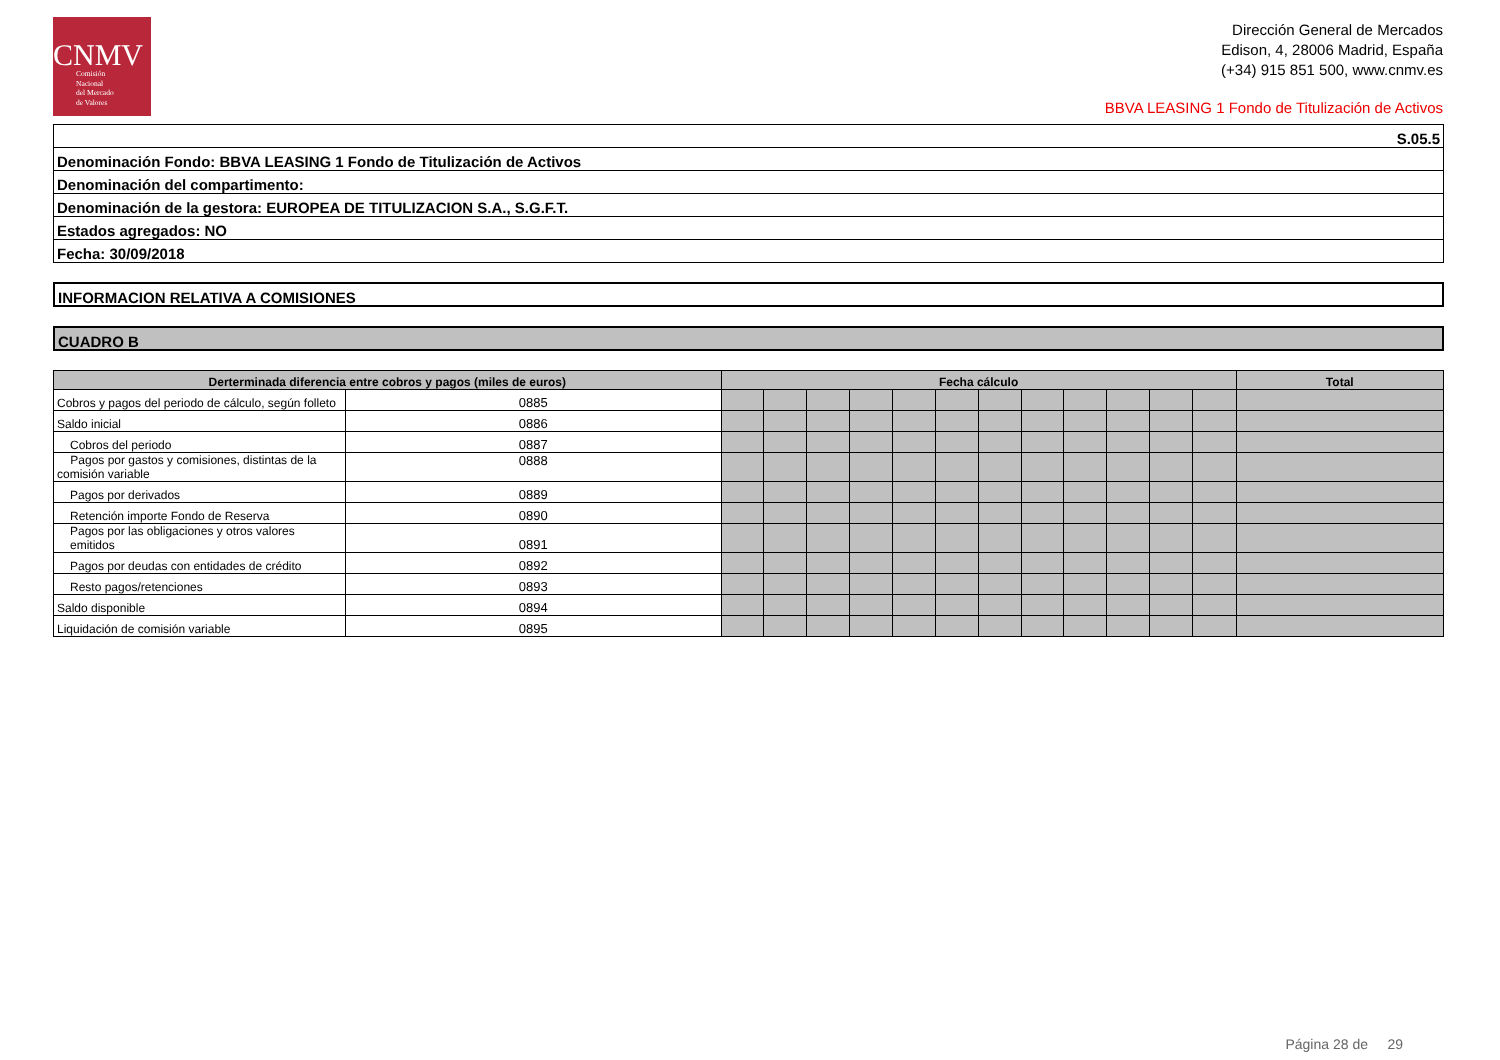CNMV
Comisión
Nacional
del Mercado
de Valores
Dirección General de Mercados
Edison, 4, 28006 Madrid, España
(+34) 915 851 500, www.cnmv.es
BBVA LEASING 1 Fondo de Titulización de Activos
S.05.5
Denominación Fondo: BBVA LEASING 1 Fondo de Titulización de Activos
Denominación del compartimento:
Denominación de la gestora: EUROPEA DE TITULIZACION S.A., S.G.F.T.
Estados agregados: NO
Fecha: 30/09/2018
INFORMACION RELATIVA A COMISIONES
CUADRO B
| Derterminada diferencia entre cobros y pagos (miles de euros) | | Fecha cálculo | | | | | | | | | | | | Total |
| --- | --- | --- | --- | --- | --- | --- | --- | --- | --- | --- | --- | --- | --- | --- |
| Cobros y pagos del periodo de cálculo, según folleto | 0885 | | | | | | | | | | | | | |
| Saldo inicial | 0886 | | | | | | | | | | | | | |
| Cobros del periodo | 0887 | | | | | | | | | | | | | |
| Pagos por gastos y comisiones, distintas de la comisión variable | 0888 | | | | | | | | | | | | | |
| Pagos por derivados | 0889 | | | | | | | | | | | | | |
| Retención importe Fondo de Reserva | 0890 | | | | | | | | | | | | | |
| Pagos por las obligaciones y otros valores emitidos | 0891 | | | | | | | | | | | | | |
| Pagos por deudas con entidades de crédito | 0892 | | | | | | | | | | | | | |
| Resto pagos/retenciones | 0893 | | | | | | | | | | | | | |
| Saldo disponible | 0894 | | | | | | | | | | | | | |
| Liquidación de comisión variable | 0895 | | | | | | | | | | | | | |
Página 28 de 29